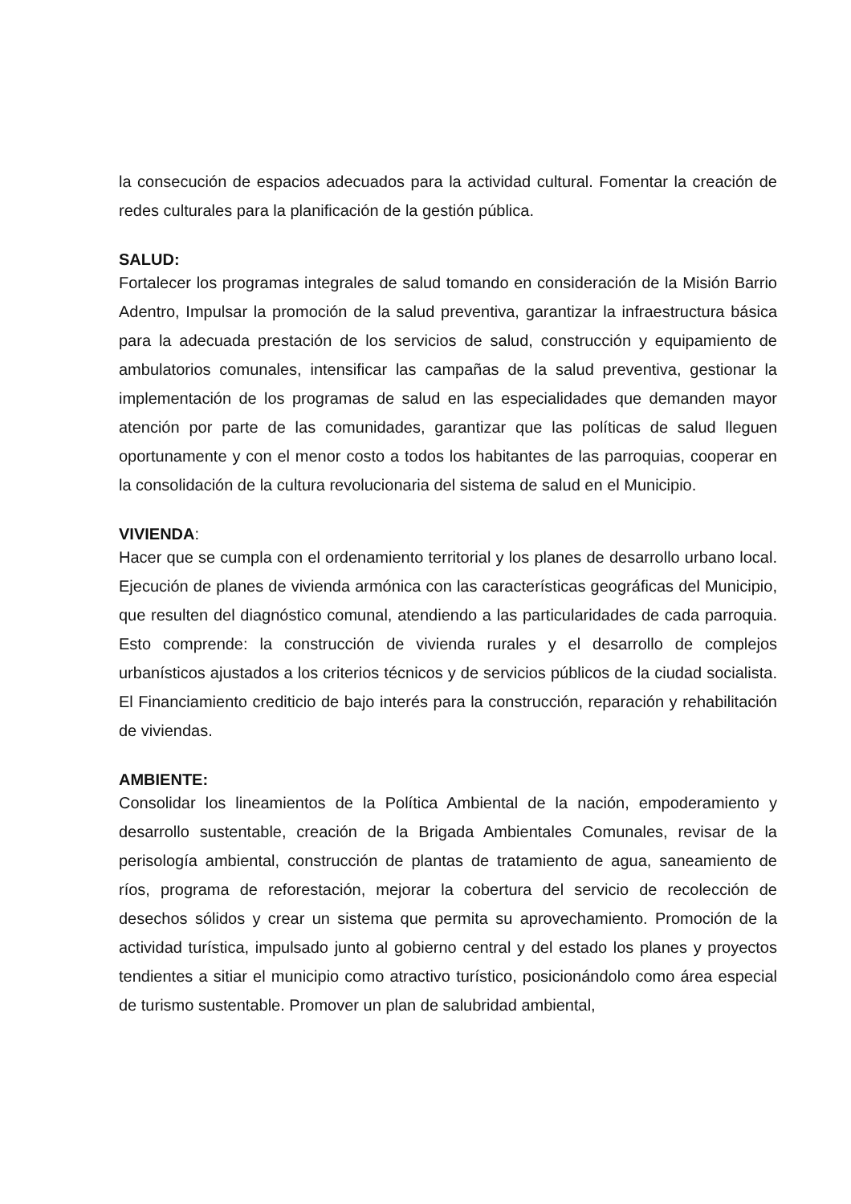la consecución de espacios adecuados para la actividad cultural. Fomentar la creación de redes culturales para la planificación de la gestión pública.
SALUD:
Fortalecer los programas integrales de salud tomando en consideración de la Misión Barrio Adentro, Impulsar la promoción de la salud preventiva, garantizar la infraestructura básica para la adecuada prestación de los servicios de salud, construcción y equipamiento de ambulatorios comunales, intensificar las campañas de la salud preventiva, gestionar la implementación de los programas de salud en las especialidades que demanden mayor atención por parte de las comunidades, garantizar que las políticas de salud lleguen oportunamente y con el menor costo a todos los habitantes de las parroquias, cooperar en la consolidación de la cultura revolucionaria del sistema de salud en el Municipio.
VIVIENDA:
Hacer que se cumpla con el ordenamiento territorial y los planes de desarrollo urbano local. Ejecución de planes de vivienda armónica con las características geográficas del Municipio, que resulten del diagnóstico comunal, atendiendo a las particularidades de cada parroquia. Esto comprende: la construcción de vivienda rurales y el desarrollo de complejos urbanísticos ajustados a los criterios técnicos y de servicios públicos de la ciudad socialista. El Financiamiento crediticio de bajo interés para la construcción, reparación y rehabilitación de viviendas.
AMBIENTE:
Consolidar los lineamientos de la Política Ambiental de la nación, empoderamiento y desarrollo sustentable, creación de la Brigada Ambientales Comunales, revisar de la perisología ambiental, construcción de plantas de tratamiento de agua, saneamiento de ríos, programa de reforestación, mejorar la cobertura del servicio de recolección de desechos sólidos y crear un sistema que permita su aprovechamiento. Promoción de la actividad turística, impulsado junto al gobierno central y del estado los planes y proyectos tendientes a sitiar el municipio como atractivo turístico, posicionándolo como área especial de turismo sustentable. Promover un plan de salubridad ambiental,